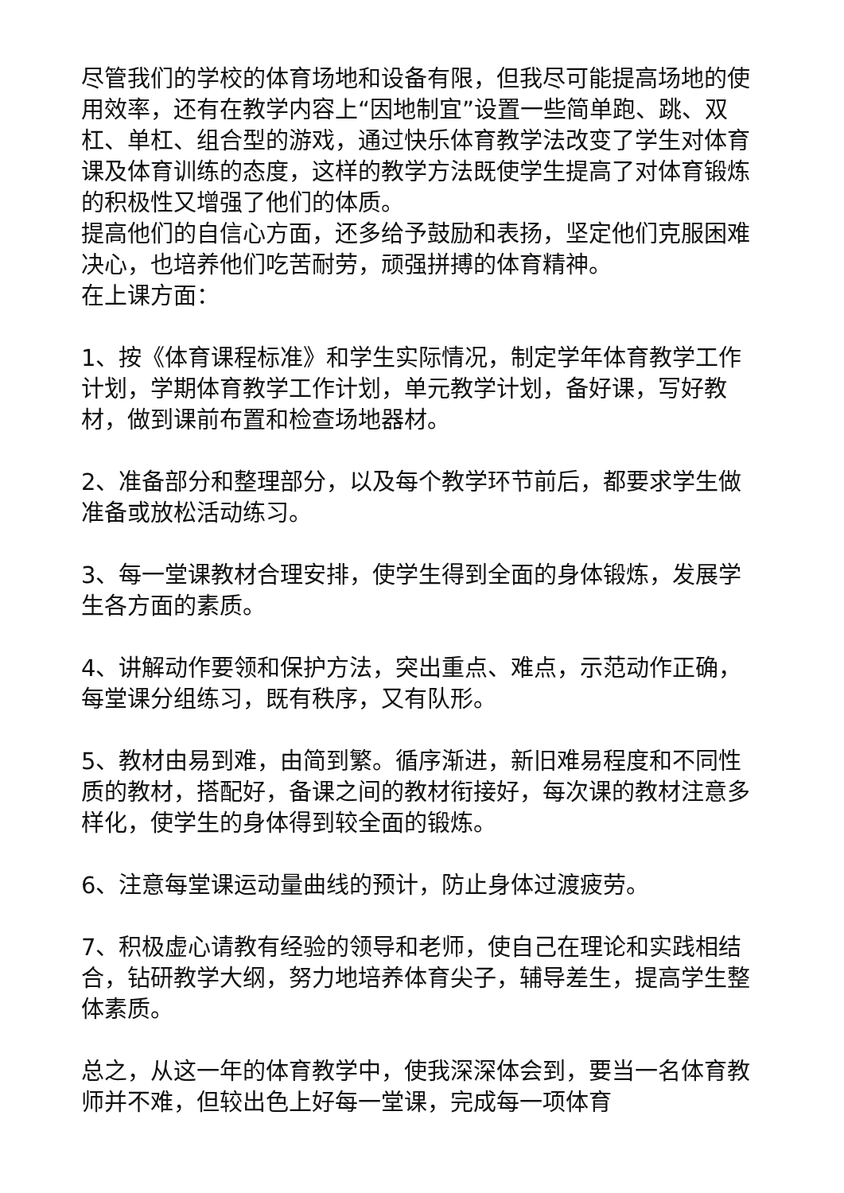尽管我们的学校的体育场地和设备有限，但我尽可能提高场地的使用效率，还有在教学内容上“因地制宜”设置一些简单跑、跳、双杠、单杠、组合型的游戏，通过快乐体育教学法改变了学生对体育课及体育训练的态度，这样的教学方法既使学生提高了对体育锻炼的积极性又增强了他们的体质。
提高他们的自信心方面，还多给予鼓励和表扬，坚定他们克服困难决心，也培养他们吃苦耐劳，顽强拼搏的体育精神。
在上课方面：
1、按《体育课程标准》和学生实际情况，制定学年体育教学工作计划，学期体育教学工作计划，单元教学计划，备好课，写好教材，做到课前布置和检查场地器材。
2、准备部分和整理部分，以及每个教学环节前后，都要求学生做准备或放松活动练习。
3、每一堂课教材合理安排，使学生得到全面的身体锻炼，发展学生各方面的素质。
4、讲解动作要领和保护方法，突出重点、难点，示范动作正确，每堂课分组练习，既有秩序，又有队形。
5、教材由易到难，由简到繁。循序渐进，新旧难易程度和不同性质的教材，搭配好，备课之间的教材衔接好，每次课的教材注意多样化，使学生的身体得到较全面的锻炼。
6、注意每堂课运动量曲线的预计，防止身体过渡疲劳。
7、积极虚心请教有经验的领导和老师，使自己在理论和实践相结合，钻研教学大纲，努力地培养体育尖子，辅导差生，提高学生整体素质。
总之，从这一年的体育教学中，使我深深体会到，要当一名体育教师并不难，但较出色上好每一堂课，完成每一项体育